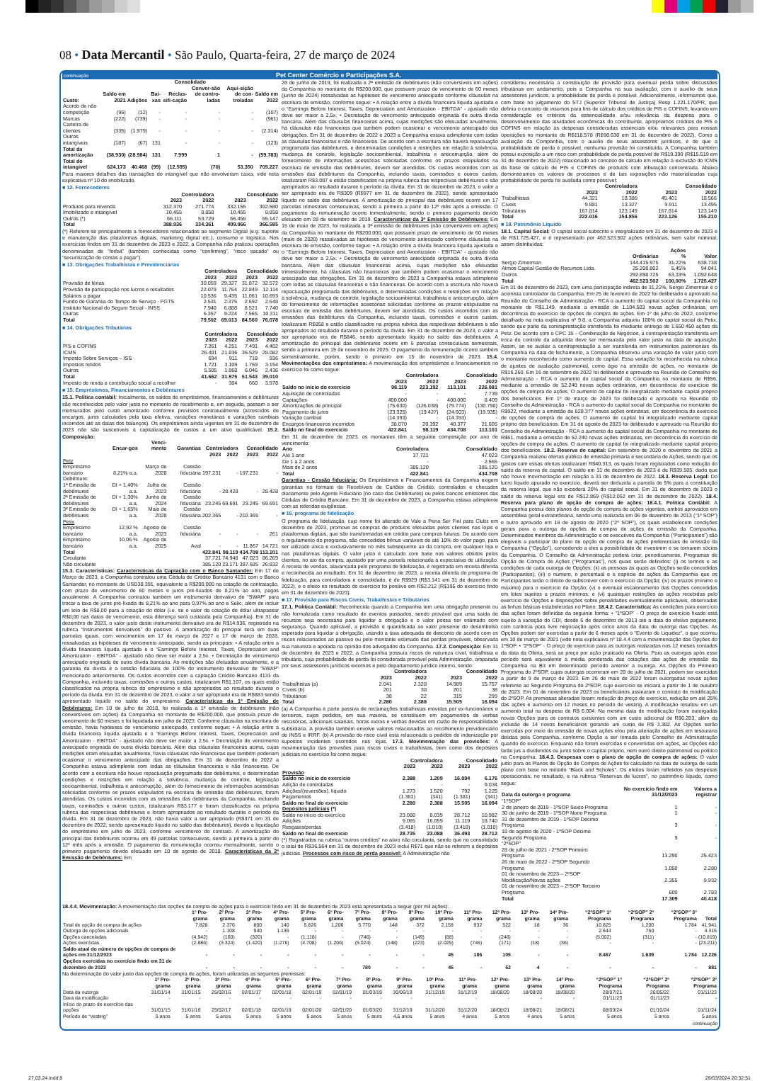08 • Data Mercantil • São Paulo, Quarta-feira, 27 de março de 2024
continuação Pet Center Comércio e Participações S.A.
| | Consolidado | | | | | | |
| --- | --- | --- | --- | --- | --- | --- | --- |
| Custo: | Saldo em 2021 | Adições | Bai-xas | Reclas-sifi-cação | Conver-são de contro-ladas | Aqui-sição de con-troladas | Saldo em 2022 |
| Acordo de não competição | (95) | (12) | - | - | - | - | (107) |
| Marcas | (222) | (739) | - | - | - | - | (961) |
| Carteira de clientes | (335) | (1.979) | - | - | - | - | (2.314) |
| Outros intangíveis | (187) | (67) | 131 | - | - | - | (123) |
| Total da amortização | (38.930) | (28.984) | 131 | 7.999 | 1 | - | (59.783) |
| Total do intangível | 624.173 | 40.468 | (99) | (12.595) | (70) | 53.350 | 705.227 |
Para maiores detalhes das transações do intangível que não envolveram caixa, vide nota explicativa nº 10 do imobilizado.
■ 12. Fornecedores
| | Controladora | | Consolidado | |
| --- | --- | --- | --- | --- |
| | 2023 | 2022 | 2023 | 2022 |
| Produtos para revenda | 312.370 | 271.774 | 332.155 | 302.580 |
| Imobilizado e intangível | 10.455 | 8.858 | 10.455 | 8.858 |
| Outros (*) | 66.111 | 53.729 | 66.456 | 55.147 |
| Total | 388.936 | 334.361 | 409.066 | 366.585 |
(*) Referem-se principalmente a fornecedores relacionados ao segmento Digital (e.g. suporte e manutenção das plataformas digitais, marketing digital etc.), consumo e logística. Nos exercícios findos em 31 de dezembro de 2023 e 2022, a Companhia não praticou operações denominadas de “forfait” (também conhecidas como “confirming”, “risco sacado” ou “securitização de contas a pagar”).
■ 13. Obrigações Trabalhistas e Previdenciárias
| | Controladora | | Consolidado | |
| --- | --- | --- | --- | --- |
| | 2023 | 2022 | 2023 | 2022 |
| Provisão de férias | 30.059 | 29.327 | 31.872 | 32.572 |
| Provisão de participação nos lucros e resultados | 22.079 | 11.764 | 22.849 | 12.114 |
| Salários a pagar | 10.536 | 9.435 | 11.061 | 10.693 |
| Fundo de Garantia do Tempo de Serviço - FGTS | 2.531 | 2.375 | 2.692 | 2.648 |
| Instituto Nacional do Seguro Social - INSS | 7.940 | 6.888 | 8.521 | 7.740 |
| Outras | 6.357 | 9.224 | 7.565 | 10.311 |
| Total | 79.502 | 69.013 | 84.560 | 76.078 |
■ 14. Obrigações Tributárias
| | Controladora | | Consolidado | |
| --- | --- | --- | --- | --- |
| | 2023 | 2022 | 2023 | 2022 |
| PIS e COFINS | 7.261 | 4.251 | 7.491 | 4.402 |
| ICMS | 26.481 | 21.836 | 35.529 | 28.082 |
| Imposto Sobre Serviços – ISS | 694 | 911 | 718 | 936 |
| Impostos retidos | 1.721 | 3.109 | 1.759 | 3.154 |
| Outros | 5.505 | 1.868 | 6.046 | 2.436 |
| Total | 41.662 | 31.975 | 51.543 | 39.010 |
| Imposto de renda e contribuição social a recolher | - | 384 | 660 | 3.978 |
■ 15. Empréstimos, Financiamentos e Debêntures
15.1. Política contábil: Inicialmente, os saldos de empréstimos, financiamentos e debêntures são reconhecidos pelo valor justo no momento do recebimento e, em seguida, passam a ser mensurados pelo custo amortizado conforme previstos contratualmente (acrescidos de encargos, juros calculados pela taxa efetiva, variações monetárias e variações cambiais incorridos até as datas dos balanços). Os empréstimos ainda vigentes em 31 de dezembro de 2023 não são suscetíveis à capitalização de custos a um ativo qualificável. 15.2. Composição:
| | Encar-gos | Venci-mento | Garantias | Controladora | | Consolidado | |
| --- | --- | --- | --- | --- | --- | --- | --- |
| | | | | 2023 | 2022 | 2023 | 2022 |
| Petz | | | | | | | |
| Empréstimo bancário | 8,21% a.a. | Março de 2028 | Cessão fiduciária | 197.231 | - | 197.231 | - |
| Debênture: | | | | | | | |
| 1ª Emissão de debêntures | DI + 1,40% a.a. | Julho de 2023 | Cessão fiduciária | - | 28.428 | - | 28.428 |
| 2ª Emissão de debêntures | DI + 1,30% a.a. | Junho de 2024 | Cessão fiduciária | 23.245 | 69.691 | 23.245 | 69.691 |
| 3ª Emissão de debêntures | DI + 1,65% a.a. | Maio de 2028 | Cessão fiduciária | 202.365 | - | 202.365 | - |
| Petix | | | | | | | |
| Empréstimo bancário | 12,92 % a.a. | Agosto de 2023 | Cessão fiduciária | - | - | - | 261 |
| Empréstimo bancário | 10,06 % a.a. | Agosto de 2025 | Aval | - | - | 11.867 | 14.721 |
| Total | | | | 422.841 | 98.119 | 434.708 | 113.101 |
| Circulante | | | | 37.721 | 74.948 | 47.023 | 86.269 |
| Não circulante | | | | 385.120 | 23.171 | 387.685 | 26.832 |
15.3. Características: Características da Captação com o Banco Santander: Em 17 de Março de 2023, a Companhia contratou uma Cédula de Crédito Bancário 4131 com o Banco Santander, no montante de USD38.391, equivalente a R$200.000 na cotação de contratação, com prazo de vencimento de 60 meses e juros pré-fixados de 8,21% ao ano, pagos anualmente. A Companhia contratou também um instrumento derivativo de “SWAP” para trocar a taxa de juros pré-fixada de 8,21% ao ano para 0,97% ao ano e Selic, além de incluir um teto de R$8,00 para a cotação do dólar (i.e. se o valor da cotação do dólar ultrapassar R$8,00 nas datas de vencimento, esta diferença será custeada pela Companhia). Em 31 de dezembro de 2023, o valor justo deste instrumento derivativo era de R$14.936, registrado na rubrica “Instrumentos derivativos” do passivo. A amortização do principal será em duas parcelas iguais, com vencimentos em 17 de março de 2027 e 17 de março de 2028, ressalvadas as hipóteses de vencimento antecipado, sendo as principais: • A relação entre a dívida financeira líquida ajustada e o “Earnings Before Interest, Taxes, Depreciation and Amortization - EBITDA” - ajustado não deve ser maior a 2,5x. • Decretação de vencimento antecipado originada de outra dívida bancária. As medições são efetuadas anualmente, e a garantia da dívida é a cessão fiduciária de 100% do instrumento derivativo de “SWAP” mencionado anteriormente. Os custos incorridos com a captação Crédito Bancário 4131 da Companhia, incluindo taxas, comissões e outros custos, totalizaram R$1.107, os quais estão classificados na própria rubrica do empréstimo e são apropriados ao resultado durante o período da dívida. Em 31 de dezembro de 2023, o valor a ser apropriado era de R$883 sendo apresentado líquido no saldo do empréstimo. Características da 1ª Emissão de Debêntures: Em 10 de julho de 2018, foi realizada a 1ª emissão de debêntures (não conversíveis em ações) da Companhia no montante de R$200.000, que possuía prazo de vencimento de 60 meses e foi liquidada em julho de 2023. Conforme cláusulas na escritura de emissão, havia hipóteses de vencimento antecipado, conforme segue: • A relação entre a dívida financeira líquida ajustada e o “Earnings Before Interest, Taxes, Depreciation and Amortization - EBITDA” - ajustado não deve ser maior a 2,5x. • Decretação de vencimento antecipado originada de outra dívida bancária. Além das cláusulas financeiras acima, cujas medições eram efetuadas anualmente, havia cláusulas não financeiras que também poderiam ocasionar o vencimento antecipado das obrigações. Em 31 de dezembro de 2022 a Companhia estava adimplente com todas as cláusulas financeiras e não financeiras. De acordo com a escritura não houve repactuação programada das debêntures, e determinadas condições e restrições em relação à solvência, mudança de controle, legislação socioambiental, trabalhista e anticorrupção, além do fornecimento de informações acessórias solicitadas conforme os prazos estipulados na escritura de emissão das debêntures, foram atendidas. Os custos incorridos com as emissões das debêntures da Companhia, incluindo taxas, comissões e outros custos, totalizaram R$3.177 e foram classificados na própria rubrica das respectivas debêntures e foram apropriados ao resultado durante o período da dívida. Em 31 de dezembro de 2023, não havia valor a ser apropriado (R$371 em 31 de dezembro de 2022, sendo apresentado líquido no saldo das debêntures), devido a liquidação do empréstimo em julho de 2023, conforme vencimento do contrato. A amortização do principal das debêntures ocorreu em 49 parcelas consecutivas, sendo a primeira a partir do 12º mês após a emissão. O pagamento da remuneração ocorreu mensalmente, sendo o primeiro pagamento devido efetuado em 10 de agosto de 2018. Características da 2ª Emissão de Debêntures: Em
28 de junho de 2019, foi realizada a 2ª emissão de debêntures (não conversíveis em ações) da Companhia no montante de R$200.000, que possuem prazo de vencimento de 60 meses (junho de 2024) ressalvadas as hipóteses de vencimento antecipado conforme cláusulas na escritura de emissão, conforme segue: • A relação entre a dívida financeira líquida ajustada e o “Earnings Before Interest, Taxes, Depreciation and Amortization - EBITDA” - ajustado não deve ser maior a 2,5x. • Decretação de vencimento antecipado originada de outra dívida bancária. Além das cláusulas financeiras acima, cujas medições são efetuadas anualmente, há cláusulas não financeiras que também podem ocasionar o vencimento antecipado das obrigações. Em 31 de dezembro de 2022 e 2023 a Companhia estava adimplente com todas as cláusulas financeiras e não financeiras. De acordo com a escritura não haverá repactuação programada das debêntures, e determinadas condições e restrições em relação à solvência, mudança de controle, legislação socioambiental, trabalhista e anticorrupção, além do fornecimento de informações acessórias solicitadas conforme os prazos estipulados na escritura de emissão das debêntures, devem ser atendidas. Os custos incorridos com as emissões das debêntures da Companhia, incluindo taxas, comissões e outros custos, totalizaram R$3.087 e estão classificados na própria rubrica das respectivas debêntures e são apropriados ao resultado durante o período da dívida. Em 31 de dezembro de 2023, o valor a ser apropriado era de R$309 (R$977 em 31 de dezembro de 2022), sendo apresentado líquido no saldo das debêntures. A amortização do principal das debêntures ocorre em 17 parcelas trimestrais consecutivas, sendo a primeira a partir do 12º mês após a emissão. O pagamento da remuneração ocorre trimestralmente, sendo o primeiro pagamento devido efetuado em 28 de setembro de 2019. Características da 3ª Emissão de Debêntures: Em 15 de maio de 2023, foi realizada a 3ª emissão de debêntures (não conversíveis em ações) da Companhia no montante de R$200.000, que possuem prazo de vencimento de 60 meses (maio de 2028) ressalvadas as hipóteses de vencimento antecipado conforme cláusulas na escritura de emissão, conforme segue: • A relação entre a dívida financeira líquida ajustada e o “Earnings Before Interest, Taxes, Depreciation and Amortization - EBITDA” - ajustado não deve ser maior a 2,5x. • Decretação de vencimento antecipado originada de outra dívida bancária. Além das cláusulas financeiras acima, cujas medições são efetuadas trimestralmente, há cláusulas não financeiras que também podem ocasionar o vencimento antecipado das obrigações. Em 31 de dezembro de 2023 a Companhia estava adimplente com todas as cláusulas financeiras e não financeiras. De acordo com a escritura não haverá repactuação programada das debêntures, e determinadas condições e restrições em relação à solvência, mudança de controle, legislação socioambiental, trabalhista e anticorrupção, além do fornecimento de informações acessórias solicitadas conforme os prazos estipulados na escritura de emissão das debêntures, devem ser atendidas. Os custos incorridos com as emissões das debêntures da Companhia, incluindo taxas, comissões e outros custos, totalizaram R$858 e estão classificados na própria rubrica das respectivas debêntures e são apropriados ao resultado durante o período da dívida. Em 31 de dezembro de 2023, o valor a ser apropriado era de R$846, sendo apresentado líquido no saldo das debêntures. A amortização do principal das debêntures ocorre em 6 parcelas consecutivas semestrais, sendo a primeira em 15 de novembro de 2025. O pagamento da remuneração ocorre também semestralmente, porém, sendo o primeiro em 15 de novembro de 2023. 15.4. Movimentações dos empréstimos: A movimentação dos empréstimos e financiamentos no exercício foi como segue:
| | Controladora | | Consolidado | |
| --- | --- | --- | --- | --- |
| | 2023 | 2022 | 2023 | 2022 |
| Saldo no início do exercício | 98.119 | 223.192 | 113.101 | 226.081 |
| Aquisição de controladas | - | - | - | 7.739 |
| Captações | 400.000 | - | 400.000 | 8.409 |
| Amortizações de principal | (75.630) | (126.038) | (79.774) | (130.798) |
| Pagamento de juros | (23.325) | (19.427) | (24.603) | (19.935) |
| Variação cambial | (14.393) | - | (14.393) | - |
| Encargos financeiros incorridos | 38.070 | 20.392 | 40.377 | 21.605 |
| Saldo no final do exercício | 422.841 | 98.119 | 434.708 | 113.101 |
Em 31 de dezembro de 2023, os montantes têm a seguinte composição por ano de vencimento:
| Ano | Controladora | Consolidado |
| --- | --- | --- |
| Até 1 ano | 37.721 | 47.023 |
| De 1 a 2 anos | - | 2.565 |
| Mais de 2 anos | 385.120 | 385.120 |
| Total | 422.841 | 434.708 |
Garantias - Cessão fiduciária: Os Empréstimos e Financiamentos da Companhia exigem garantias no formato de Recebíveis de Cartões de Crédito, controlados e checados diariamente pelo Agente Fiduciário (no caso das Debêntures) ou pelos bancos emissores das Cédulas de Crédito Bancário. Em 31 de dezembro de 2023, a Companhia estava adimplente com as referidas exigências.
■ 16. programa de fidelização
O programa de fidelização, cujo nome foi alterado de Vale a Pena Ser Fiel para Clubz em dezembro de 2023, promove as compras de produtos efetuadas pelos clientes nas lojas e plataformas digitais, que são transformadas em crédito para compras futuras. De acordo com o regulamento do programa, são concedidos bônus variáveis de até 10% do valor pago, para ser utilizado única e exclusivamente no mês subsequente ao da compra, em qualquer loja e nas plataformas digitais. O valor justo é calculado com base nos valores obtidos pelos clientes, no ato da compra, ajustado por uma parcela relacionada à expectativa de utilização. A receita de vendas, alavancada pelo programa de fidelização, é registrada em receita diferida e reconhecida ao resultado. Em 31 de dezembro de 2023, a receita diferida do programa de fidelização, para controladora e consolidado, é de R$929 (R$3.141 em 31 de dezembro de 2022), e o efeito no resultado do exercício foi positivo em R$2.212 (R$195 do exercício findo em 31 de dezembro de 2023).
■ 17. Provisão para Riscos Cíveis, Trabalhistas e Tributários
17.1. Política Contábil: Reconhecida quando a Companhia tem uma obrigação presente ou não formalizada como resultado de eventos passados, sendo provável que uma saída de recursos seja necessária para liquidar a obrigação e o valor possa ser estimado com segurança. Quando aplicável, a provisão é quantificada ao valor presente do desembolso esperado para liquidar a obrigação, usando a taxa adequada de desconto de acordo com os riscos relacionados ao passivo ou pelo montante estimado das perdas prováveis, observada sua natureza e apoiada na opinião dos advogados da Companhia. 17.2. Composição: Em 31 de dezembro de 2023 e 2022, a Companhia possuía riscos de natureza cível, trabalhista e tributária, cuja probabilidade de perda foi considerada provável pela Administração, amparada por seus assessores jurídicos externos e pelo departamento jurídico interno, sendo:
| | Controladora | | Consolidado | |
| --- | --- | --- | --- | --- |
| | 2023 | 2022 | 2023 | 2022 |
| Trabalhistas (a) | 2.041 | 2.328 | 14.989 | 15.757 |
| Cíveis (b) | 201 | 38 | 201 | 38 |
| Tributárias | 38 | 22 | 315 | 299 |
| Total | 2.280 | 2.388 | 15.505 | 16.094 |
(a) A Companhia é parte passiva de reclamações trabalhistas movidas por ex-funcionários e terceiros, cujos pedidos, em sua maioria, se constituem em pagamentos de verbas rescisórias, adicionais salariais, horas extras e verbas devidas em razão de responsabilidade subsidiária. A provisão também envolve valores relacionados ao recolhimento previdenciário de INSS e IRRF. (b) A provisão de risco cível está relacionada a pedidos de indenização por supostos incidentes ocorridos nas lojas. 17.3. Movimentação das provisões: A movimentação das provisões para riscos cíveis e trabalhistas, bem como dos depósitos judiciais no exercício foi como segue:
| | Controladora | | Consolidado | |
| --- | --- | --- | --- | --- |
| | 2023 | 2022 | 2023 | 2022 |
| Provisão | | | | |
| Saldo no início do exercício | 2.388 | 1.209 | 16.094 | 6.176 |
| Adição de controladas | - | - | - | 9.034 |
| Adições/(reversões), líquido | 1.273 | 1.520 | 792 | 1.225 |
| Pagamentos | (1.381) | (341) | (1.381) | (341) |
| Saldo no final do exercício | 2.280 | 2.388 | 15.505 | 16.094 |
| Depósitos judiciais (*) | | | | |
| Saldo no início do exercício | 23.088 | 8.039 | 28.712 | 10.982 |
| Adições | 9.065 | 16.059 | 11.119 | 18.740 |
| Resgates/perdas | (3.418) | (1.010) | (3.418) | (1.010) |
| Saldo no final do exercício | 28.735 | 23.088 | 36.493 | 28.712 |
(*) Registrados na rubrica “outros créditos” no ativo não circulante, sendo que no consolidado o total de R$36.564 em 31 de dezembro de 2023 inclui R$71 que não se referem a depósitos judiciais. Processos com risco de perda possível: A Administração não
considerou necessária a constituição de provisão para eventual perda sobre discussões tributárias em andamento, pois a Companhia na sua avaliação, com o auxílio de seus assessores jurídicos, a probabilidade de perda é possível. Adicionalmente, informamos que, com base no julgamento do STJ (Superior Tribunal de Justiça) Resp 1.221.170/PR, que definiu o conceito de insumos para fins de cálculo dos créditos de PIS e COFINS, levando em consideração os critérios da essencialidade e/ou relevância da despesa para o desenvolvimento das atividades econômicas do contribuinte, apropriamos créditos de PIS e COFINS em relação às despesas consideradas essenciais e/ou relevantes para nossas operações no montante de R$118.578 (R$98.630 em 31 de dezembro de 2022). Como a avaliação da Companhia, com o auxílio de seus assessores jurídicos, é de que a probabilidade de perda é possível, nenhuma provisão foi constituída. A Companhia também possui exposição a um risco com probabilidade de perda possível de R$19.390 (R$15.519 em 31 de dezembro de 2022) relacionado ao conceito de cálculo em relação à exclusão do ICMS da base de cálculo de PIS e COFINS de produtos com tributação concentrada. Abaixo demonstramos os valores de processos e de tais exposições não materializadas cuja probabilidade de perda foi avaliada como possível:
| | Controladora | | Consolidado | |
| --- | --- | --- | --- | --- |
| | 2023 | 2022 | 2023 | 2022 |
| Trabalhistas | 44.321 | 18.380 | 45.401 | 18.566 |
| Cíveis | 9.881 | 13.327 | 9.911 | 13.495 |
| Tributários | 167.814 | 123.149 | 167.814 | 123.149 |
| Total | 222.016 | 154.856 | 223.126 | 155.210 |
■ 18. Patrimônio Líquido
18.1. Capital Social: O capital social subscrito e integralizado em 31 de dezembro de 2023 é de R$1.725.427, e é representado por 462.523.502 ações ordinárias, sem valor nominal, assim distribuídas:
| | Ações | | |
| --- | --- | --- | --- |
| | Ordinárias | % | Valor |
| Sergio Zimerman | 144.415.975 | 31,22% | 538.738 |
| Atmos Capital Gestão de Recursos Ltda. | 25.208.802 | 5,45% | 94.041 |
| Outros | 292.898.725 | 63,33% | 1.092.648 |
| Total | 462.523.502 | 100,00% | 1.725.427 |
Em 31 de dezembro de 2023, com uma participação indireta de 31,22%, Sergio Zimerman é o acionista controlador da Companhia. Em 25 de fevereiro de 2022 foi deliberado e aprovado na Reunião do Conselho de Administração - RCA o aumento do capital social da Companhia no montante de R$1.149, mediante a emissão de 1.104.503 novas ações ordinárias, em decorrência do exercício de opções de compra de ações. Em 1º de julho de 2022, conforme detalhado na nota explicativa nº 9.8, a Companhia adquiriu 100% do capital social da Petix, sendo que parte da contraprestação transferida foi mediante entrega de 1.650.450 ações da Petz. De acordo com o CPC 15 – Combinação de Negócios, a contraprestação transferida em troca do controle da adquirida deve ser mensurada pelo valor justo na data de aquisição. Assim, ao se avaliar a contraprestação a ser transferida em instrumentos patrimoniais da Companhia na data de fechamento, a Companhia observou uma variação de valor justo com o montante reconhecido como aumento de capital. Essa variação foi reconhecida na rubrica de ajustes de avaliação patrimonial, como ágio na emissão de ações, no montante de R$16.260. Em 16 de setembro de 2022 foi deliberado e aprovado na Reunião do Conselho de Administração - RCA o aumento do capital social da Companhia no montante de R$56, mediante a emissão de 52.240 novas ações ordinárias, em decorrência do exercício de opções de compra de ações. O aumento de capital foi integralizado mediante capital próprio dos beneficiários. Em 1º de março de 2023 foi deliberado e aprovado na Reunião do Conselho de Administração - RCA o aumento do capital social da Companhia no montante de R$922, mediante a emissão de 828.377 novas ações ordinárias, em decorrência do exercício de opções de compra de ações. O aumento de capital foi integralizado mediante capital próprio dos beneficiários. Em 31 de agosto de 2023 foi deliberado e aprovado na Reunião do Conselho de Administração - RCA o aumento do capital social da Companhia no montante de R$61, mediante a emissão de 52.240 novas ações ordinárias, em decorrência do exercício de opções de compra de ações. O aumento de capital foi integralizado mediante capital próprio dos beneficiários. 18.2. Reserva de capital: Em setembro de 2020 e novembro de 2021 a Companhia realizou ofertas pública de emissão primária e secundária de Ações, sendo que os gastos com essas ofertas totalizaram R$40.313, os quais foram registrados como redução do saldo da reserva de capital. O saldo em 31 de dezembro de 2023 é de R$39.505, dado que não houve movimentação em relação a 31 de dezembro de 2022. 18.3. Reserva Legal: Do lucro líquido apurado no exercício, deverá ser deduzida a parcela de 5% para a constituição da reserva legal, que não excederá 20% do capital social. Em 31 de dezembro de 2023 o saldo da reserva legal era de R$12.869 (R$12.052 em 31 de dezembro de 2022). 18.4. Reserva para plano de opção de compra de ações: 18.4.1. Política Contábil: A Companhia possui dois planos de opção de compra de ações vigentes, ambos aprovados em assembleia geral extraordinária, sendo uma realizada em 06 de dezembro de 2013 (“1º SOP”) e outro aprovado em 18 de agosto de 2020 (“2º SOP”), os quais estabelecem condições gerais para a outorga de opções de compra de ações de emissão da Companhia. Determinados membros da Administração e os executivos da Companhia (“Participantes”) são elegíveis a participar do plano de opção de compra de ações preferenciais de emissão da Companhia (“Opção”), concedendo a eles a possibilidade de investirem e se tornarem sócios da Companhia. O Conselho de Administração poderá criar, periodicamente, Programas de Opção de Compra de Ações (“Programas”), nos quais serão definidos: (i) os termos e as condições de cada outorga de Opções; (ii) as pessoas às quais as Opções serão concedidas (Participantes); (iii) o número, o percentual e a espécie de ações da Companhia que os Participantes terão o direito de subscrever com o exercício da Opção; (iv) os prazos (mínimo e máximo) para o exercício da Opção; (v) o eventual escalonamento das Opções concedidas em lotes sujeitos a prazos mínimos; e (vi) quaisquer restrições às ações recebidas pelo exercício de Opções e disposições sobre penalidades eventualmente aplicáveis, observadas as linhas básicas estabelecidas no Plano. 18.4.2. Característica: As condições para exercício das ações foram definidas da seguinte forma: • “1ºSOP” - O preço de exercício fixado está sujeito à variação do CDI, desde 6 de dezembro de 2013 até a data do efetivo pagamento, com carência para livre negociação após cinco anos da data de outorga das Opções. As Opções podem ser exercidas a partir de 6 meses após o “Evento de Liquidez”, o que ocorreu em 10 de março de 2021 (vide nota explicativa nº 18.4.4 com a movimentação das Opções do 1ºSOP. • “2ºSOP” - O preço de exercício para as outorgas realizadas nos 12 meses contados da data da Oferta, será ao preço por ação praticado na Oferta. Para as outorgas após esse período será equivalente à média ponderada das cotações das ações de emissão da Companhia na B3 em determinado período anterior a outorga. As Opções do Primeiro Programa do 2ºSOP, cujas outorgas ocorreram em 28 de julho de 2021, podem ser exercidas a partir de 9 de março de 2023. Em 26 de maio de 2022 foram outorgadas novas ações referente ao Segundo Programa do 2ºSOP, cujo exercício se iniciará a partir de 1 de outubro de 2023. Em 01 de novembro de 2023 os beneficiários assinaram o contrato de modificação do 2ºSOP. As premissas alteradas foram: redução do preço de exercício, redução em até 25% das ações e aumento em 12 meses no período de vesting. A modificação resultou em um aumento total na despesa de R$ 6.004. Na mesma data de modificação foram outorgadas novas Opções para os contratos existentes com um custo adicional de R$6.283, além da inclusão de 14 novos beneficiários gerando um custo de R$ 3.382. As Opções serão exercidas por meio da emissão de novas ações e/ou pela alienação de ações em tesouraria detidas pela Companhia, conforme Opção a ser tomada pelo Conselho de Administração quando do exercício. Enquanto não forem exercidas e convertidas em ações, as Opções não farão jus a dividendos ou juros sobre o capital próprio, nem outro direito patrimonial ou político na Companhia. 18.4.3. Despesas com o plano de opção de compra de ações: O valor justo para os Planos de Opção de Compra de Ações foi calculado na data de outorga de cada plano com base no método “Black and Scholes”. Os efeitos foram refletidos nas despesas operacionais, no resultado, e na rubrica “Reservas de lucros”, no patrimônio líquido, como segue:
| Data da outorga e programa | No exercício findo em 31/12/2023 | Valores a registrar |
| --- | --- | --- |
| “1ºSOP” | | |
| 2 de janeiro de 2019 - 1ºSOP Sexto Programa | 1 | - |
| 30 de junho de 2019 - 1ºSOP Nono Programa | 1 | - |
| 31 de dezembro de 2019 - 1ºSOP Décimo Programa | 3 | - |
| 18 de agosto de 2020 - 1ºSOP Décimo Segundo Programa | 9 | - |
| “2ºSOP” | | |
| 28 de julho de 2021 - 2ºSOP Primeiro Programa | 13.290 | 25.423 |
| 26 de maio de 2022 - 2ºSOP Segundo Programa | 1.050 | 2.280 |
| 01 de novembro de 2023 – 2ºSOP Modificação/Novas ações | 2.355 | 9.932 |
| 01 de novembro de 2023 – 2ºSOP Terceiro Programa | 600 | 2.783 |
| Total | 17.309 | 40.418 |
18.4.4. Movimentação: A movimentação das opções de compra de ações para o exercício findo em 31 de dezembro de 2023 está apresentada a seguir (por mil ações):
| | 1º Pro-grama | 2º Pro-grama | 3º Pro-grama | 4º Pro-grama | 5º Pro-grama | 6º Pro-grama | 7º Pro-grama | 8º Pro-grama | 9º Pro-grama | 10º Pro-grama | 11º Pro-grama | 12º Pro-grama | 13º Pro-grama | 14º Pro-grama | “2ºSOP” 1º Programa | “2ºSOP” 2º Programa | “2ºSOP” 3º Programa | Total |
| --- | --- | --- | --- | --- | --- | --- | --- | --- | --- | --- | --- | --- | --- | --- | --- | --- | --- | --- |
| Total de opção de compra de ações | 7.828 | 2.376 | 800 | 140 | 5.826 | 1.206 | 5.770 | 148 | 372 | 2.158 | 932 | 522 | 18 | 36 | 10.825 | 1.200 | 1.784 | 41.941 |
| Outorga de opções adicionais | - | 1.108 | 940 | 1.136 | - | - | - | - | - | - | - | - | - | - | 2.644 | 750 | - | 4.315 |
| Opções canceladas | (4.942) | (160) | (320) | - | (1.118) | - | (746) | - | (149) | (88) | - | (246) | - | - | (5.002) | (311) | - | (10.819) |
| Ações exercidas | (2.886) | (3.324) | (1.420) | (1.276) | (4.708) | (1.206) | (5.024) | (148) | (223) | (2.025) | (746) | (171) | (18) | (36) | - | - | - | (23.211) |
| Saldo atual do número de opções de compra de ações em 31/12/2023 | - | - | - | - | - | - | - | - | - | 45 | 186 | 105 | - | - | 8.467 | 1.639 | 1.784 | 12.226 |
| Opções exercidas no exercício findo em 31 de dezembro de 2023 | - | - | - | - | - | - | 780 | - | - | 45 | - | 52 | 4 | - | - | - | - | 881 |
Na determinação do valor justo das opções de compra de ações, foram utilizadas as seguintes premissas:
| | 1º Pro-grama | 2º Pro-grama | 3º Pro-grama | 4º Pro-grama | 5º Pro-grama | 6º Pro-grama | 7º Pro-grama | 8º Pro-grama | 9º Pro-grama | 10º Pro-grama | 11º Pro-grama | 12º Pro-grama | 13º Pro-grama | 14º Pro-grama | “2ºSOP” 1º Programa | “2ºSOP” 2º Programa | “2ºSOP” 3º Programa |
| --- | --- | --- | --- | --- | --- | --- | --- | --- | --- | --- | --- | --- | --- | --- | --- | --- | --- |
| Data da outorga | 31/01/14 | 31/01/15 | 25/02/16 | 02/01/17 | 02/01/18 | 02/01/19 | 02/01/19 | 01/03/19 | 30/06/19 | 31/12/19 | 31/12/19 | 18/08/20 | 18/08/20 | 18/08/20 | 28/07/21 | 26/05/22 | 01/11/23 |
| Dara da modificação | - | - | - | - | - | - | - | - | - | - | - | - | - | - | 01/11/23 | 01/11/23 | - |
| Início do prazo de exercício das opções | 31/01/15 | 31/01/16 | 25/02/17 | 02/01/18 | 02/01/19 | 02/01/20 | 02/01/20 | 01/03/20 | 31/12/19 | 31/12/20 | 31/12/20 | 18/08/21 | 18/08/21 | 18/08/21 | 08/03/24 | 01/10/24 | 01/11/24 |
| Período de “vesting” | 5 anos | 5 anos | 5 anos | 5 anos | 5 anos | 5 anos | 5 anos | 5 anos | 4,5 anos | 5 anos | 4 anos | 5 anos | 4 anos | 5 anos | 5 anos | 5 anos | 5 anos |
continuação
27.03.24.indd 8 26/03/2024 20:32:51